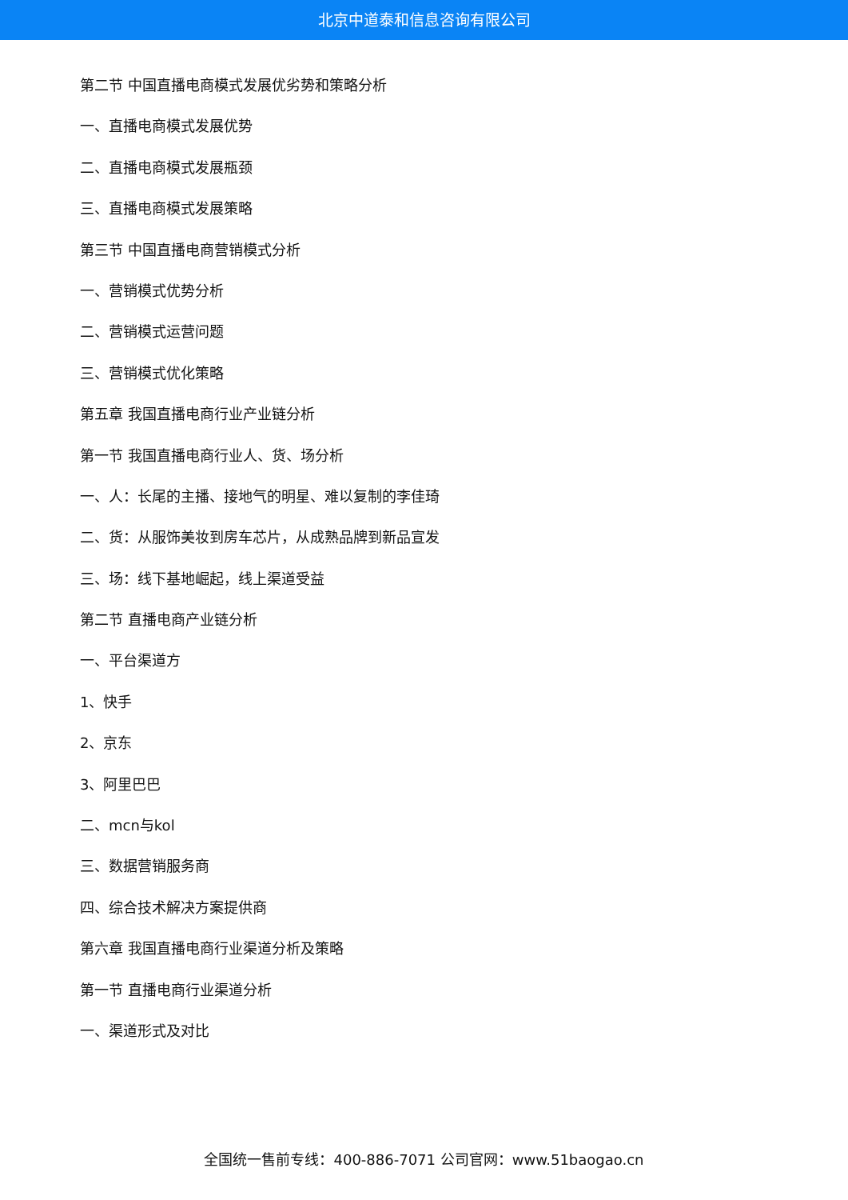北京中道泰和信息咨询有限公司
第二节 中国直播电商模式发展优劣势和策略分析
一、直播电商模式发展优势
二、直播电商模式发展瓶颈
三、直播电商模式发展策略
第三节 中国直播电商营销模式分析
一、营销模式优势分析
二、营销模式运营问题
三、营销模式优化策略
第五章 我国直播电商行业产业链分析
第一节 我国直播电商行业人、货、场分析
一、人：长尾的主播、接地气的明星、难以复制的李佳琦
二、货：从服饰美妆到房车芯片，从成熟品牌到新品宣发
三、场：线下基地崛起，线上渠道受益
第二节 直播电商产业链分析
一、平台渠道方
1、快手
2、京东
3、阿里巴巴
二、mcn与kol
三、数据营销服务商
四、综合技术解决方案提供商
第六章 我国直播电商行业渠道分析及策略
第一节 直播电商行业渠道分析
一、渠道形式及对比
全国统一售前专线：400-886-7071 公司官网：www.51baogao.cn